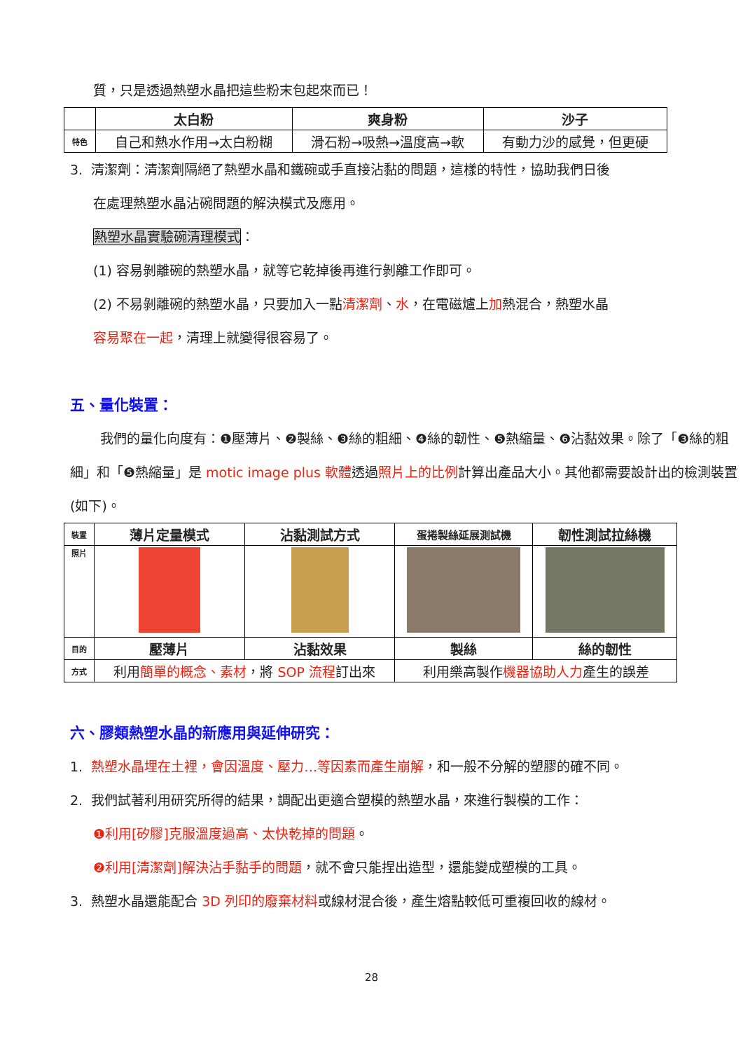質，只是透過熱塑水晶把這些粉末包起來而已！
| | 太白粉 | 爽身粉 | 沙子 |
| --- | --- | --- | --- |
| 特色 | 自己和熱水作用→太白粉糊 | 滑石粉→吸熱→溫度高→軟 | 有動力沙的感覺，但更硬 |
3. 清潔劑：清潔劑隔絕了熱塑水晶和鐵碗或手直接沾黏的問題，這樣的特性，協助我們日後
在處理熱塑水晶沾碗問題的解決模式及應用。
熱塑水晶實驗碗清理模式：
(1) 容易剝離碗的熱塑水晶，就等它乾掉後再進行剝離工作即可。
(2) 不易剝離碗的熱塑水晶，只要加入一點清潔劑、水，在電磁爐上加熱混合，熱塑水晶
容易聚在一起，清理上就變得很容易了。
五、量化裝置：
我們的量化向度有：❶壓薄片、❷製絲、❸絲的粗細、❹絲的韌性、❺熱縮量、❻沾黏效果。除了「❸絲的粗細」和「❺熱縮量」是 motic image plus 軟體透過照片上的比例計算出產品大小。其他都需要設計出的檢測裝置(如下)。
| 裝置 | 薄片定量模式 | 沾黏測試方式 | 蛋捲製絲延展測試機 | 韌性測試拉絲機 |
| 照片 | | | | |
| 目的 | 壓薄片 | 沾黏效果 | 製絲 | 絲的韌性 |
| 方式 | 利用 簡單的概念、素材 ，將 SOP 流程 訂出來 | | 利用樂高製作 機器協助人力 產生的誤差 | |
六、膠類熱塑水晶的新應用與延伸研究：
1. 熱塑水晶埋在土裡，會因溫度、壓力…等因素而產生崩解，和一般不分解的塑膠的確不同。
2. 我們試著利用研究所得的結果，調配出更適合塑模的熱塑水晶，來進行製模的工作：
❶利用[矽膠]克服溫度過高、太快乾掉的問題。
❷利用[清潔劑]解決沾手黏手的問題，就不會只能捏出造型，還能變成塑模的工具。
3. 熱塑水晶還能配合 3D 列印的廢棄材料或線材混合後，產生熔點較低可重複回收的線材。
28